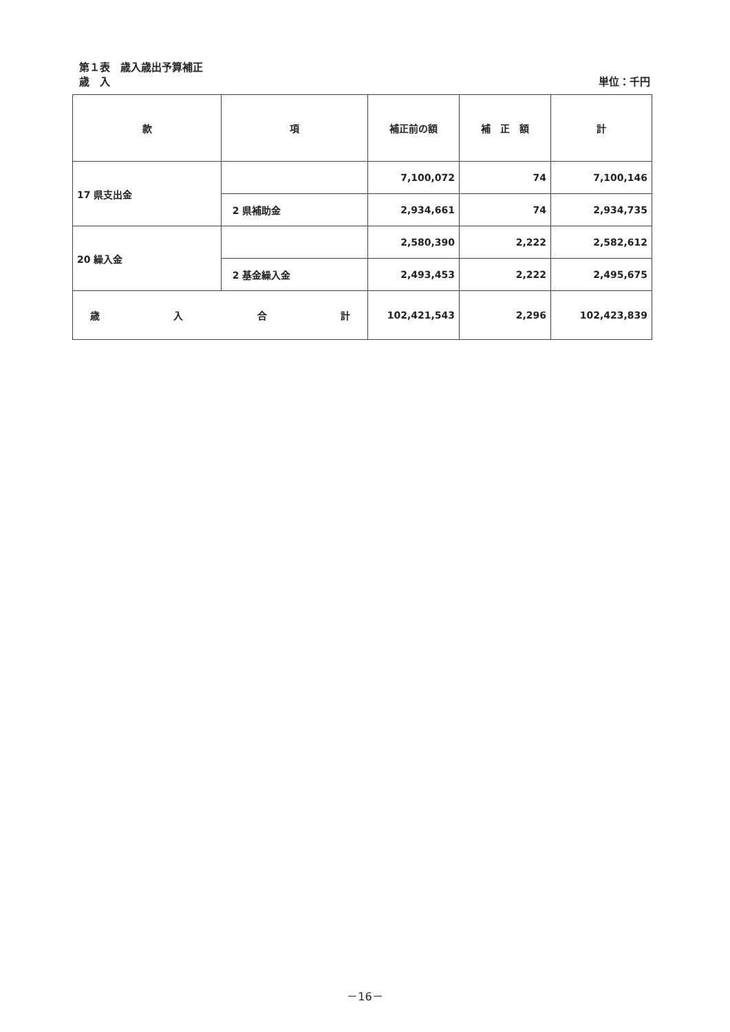第１表　歳入歳出予算補正
歳　入 単位：千円
| 款 | 項 | 補正前の額 | 補 正 額 | 計 |
| --- | --- | --- | --- | --- |
| 17 県支出金 | | 7,100,072 | 74 | 7,100,146 |
| | 2 県補助金 | 2,934,661 | 74 | 2,934,735 |
| 20 繰入金 | | 2,580,390 | 2,222 | 2,582,612 |
| | 2 基金繰入金 | 2,493,453 | 2,222 | 2,495,675 |
| 歳 入 合 計 | | 102,421,543 | 2,296 | 102,423,839 |
－16－